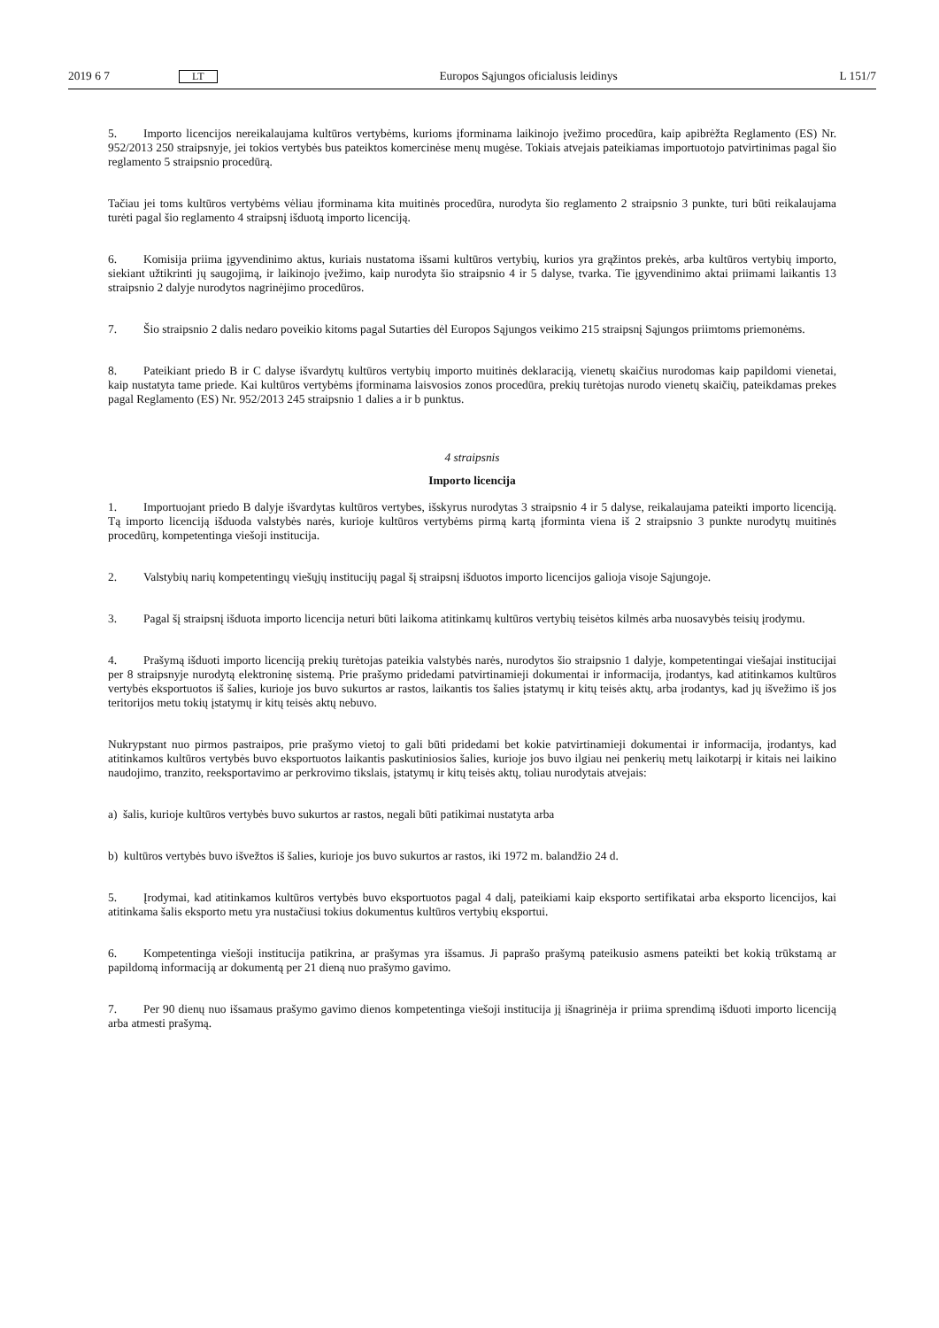2019 6 7 LT Europos Sąjungos oficialusis leidinys L 151/7
5. Importo licencijos nereikalaujama kultūros vertybėms, kurioms įforminama laikinojo įvežimo procedūra, kaip apibrėžta Reglamento (ES) Nr. 952/2013 250 straipsnyje, jei tokios vertybės bus pateiktos komercinėse menų mugėse. Tokiais atvejais pateikiamas importuotojo patvirtinimas pagal šio reglamento 5 straipsnio procedūrą.
Tačiau jei toms kultūros vertybėms vėliau įforminama kita muitinės procedūra, nurodyta šio reglamento 2 straipsnio 3 punkte, turi būti reikalaujama turėti pagal šio reglamento 4 straipsnį išduotą importo licenciją.
6. Komisija priima įgyvendinimo aktus, kuriais nustatoma išsami kultūros vertybių, kurios yra grąžintos prekės, arba kultūros vertybių importo, siekiant užtikrinti jų saugojimą, ir laikinojo įvežimo, kaip nurodyta šio straipsnio 4 ir 5 dalyse, tvarka. Tie įgyvendinimo aktai priimami laikantis 13 straipsnio 2 dalyje nurodytos nagrinėjimo procedūros.
7. Šio straipsnio 2 dalis nedaro poveikio kitoms pagal Sutarties dėl Europos Sąjungos veikimo 215 straipsnį Sąjungos priimtoms priemonėms.
8. Pateikiant priedo B ir C dalyse išvardytų kultūros vertybių importo muitinės deklaraciją, vienetų skaičius nurodomas kaip papildomi vienetai, kaip nustatyta tame priede. Kai kultūros vertybėms įforminama laisvosios zonos procedūra, prekių turėtojas nurodo vienetų skaičių, pateikdamas prekes pagal Reglamento (ES) Nr. 952/2013 245 straipsnio 1 dalies a ir b punktus.
4 straipsnis
Importo licencija
1. Importuojant priedo B dalyje išvardytas kultūros vertybes, išskyrus nurodytas 3 straipsnio 4 ir 5 dalyse, reikalaujama pateikti importo licenciją. Tą importo licenciją išduoda valstybės narės, kurioje kultūros vertybėms pirmą kartą įforminta viena iš 2 straipsnio 3 punkte nurodytų muitinės procedūrų, kompetentinga viešoji institucija.
2. Valstybių narių kompetentingų viešųjų institucijų pagal šį straipsnį išduotos importo licencijos galioja visoje Sąjungoje.
3. Pagal šį straipsnį išduota importo licencija neturi būti laikoma atitinkamų kultūros vertybių teisėtos kilmės arba nuosavybės teisių įrodymu.
4. Prašymą išduoti importo licenciją prekių turėtojas pateikia valstybės narės, nurodytos šio straipsnio 1 dalyje, kompetentingai viešajai institucijai per 8 straipsnyje nurodytą elektroninę sistemą. Prie prašymo pridedami patvirtinamieji dokumentai ir informacija, įrodantys, kad atitinkamos kultūros vertybės eksportuotos iš šalies, kurioje jos buvo sukurtos ar rastos, laikantis tos šalies įstatymų ir kitų teisės aktų, arba įrodantys, kad jų išvežimo iš jos teritorijos metu tokių įstatymų ir kitų teisės aktų nebuvo.
Nukrypstant nuo pirmos pastraipos, prie prašymo vietoj to gali būti pridedami bet kokie patvirtinamieji dokumentai ir informacija, įrodantys, kad atitinkamos kultūros vertybės buvo eksportuotos laikantis paskutiniosios šalies, kurioje jos buvo ilgiau nei penkerių metų laikotarpį ir kitais nei laikino naudojimo, tranzito, reeksportavimo ar perkrovimo tikslais, įstatymų ir kitų teisės aktų, toliau nurodytais atvejais:
a) šalis, kurioje kultūros vertybės buvo sukurtos ar rastos, negali būti patikimai nustatyta arba
b) kultūros vertybės buvo išvežtos iš šalies, kurioje jos buvo sukurtos ar rastos, iki 1972 m. balandžio 24 d.
5. Įrodymai, kad atitinkamos kultūros vertybės buvo eksportuotos pagal 4 dalį, pateikiami kaip eksporto sertifikatai arba eksporto licencijos, kai atitinkama šalis eksporto metu yra nustačiusi tokius dokumentus kultūros vertybių eksportui.
6. Kompetentinga viešoji institucija patikrina, ar prašymas yra išsamus. Ji paprašo prašymą pateikusio asmens pateikti bet kokią trūkstamą ar papildomą informaciją ar dokumentą per 21 dieną nuo prašymo gavimo.
7. Per 90 dienų nuo išsamaus prašymo gavimo dienos kompetentinga viešoji institucija jį išnagrinėja ir priima sprendimą išduoti importo licenciją arba atmesti prašymą.